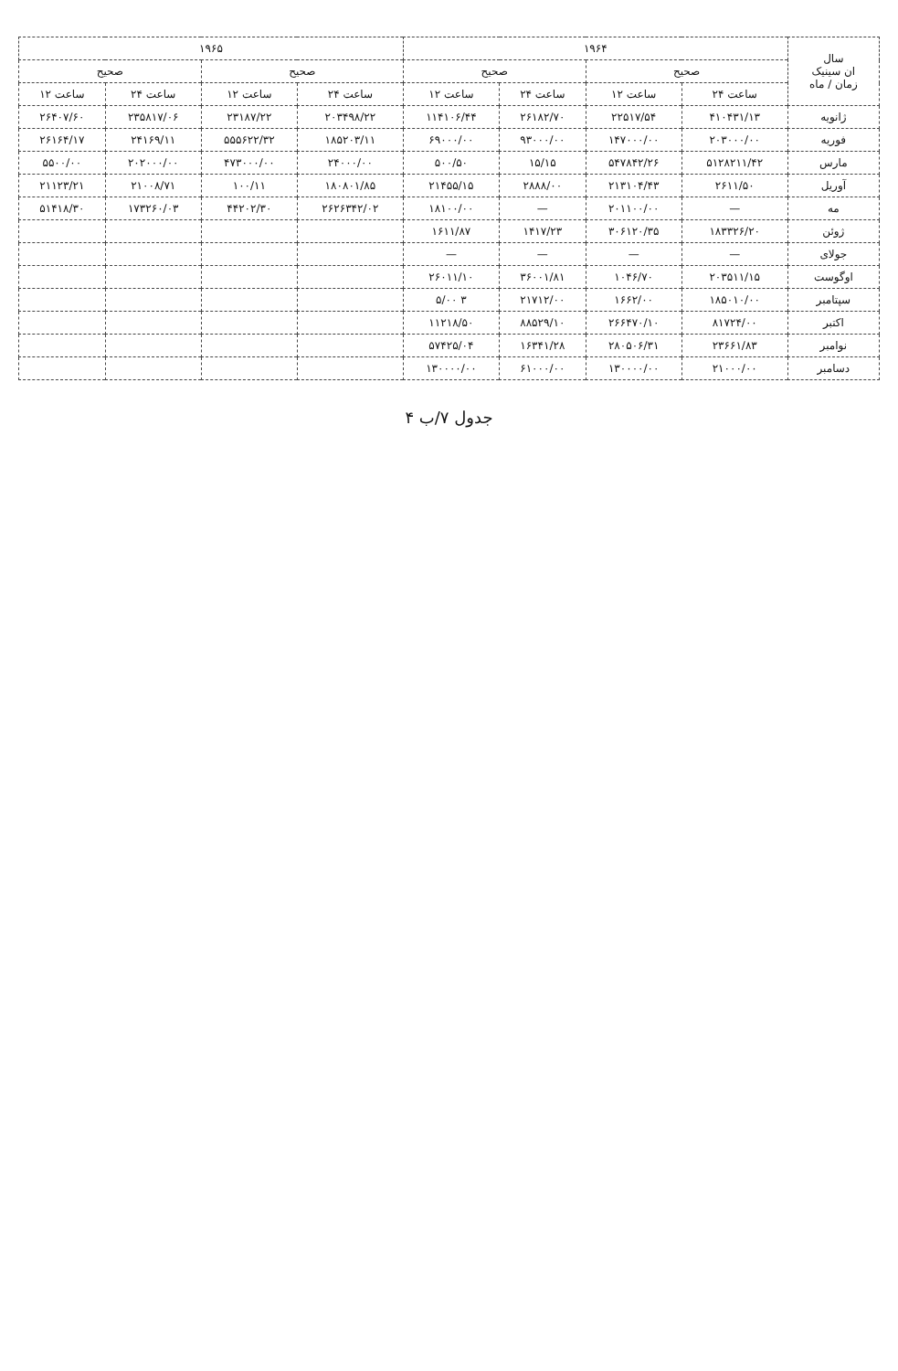| سال ان سینیک زمان / ماه | ۱۹۶۴ | | | | ۱۹۶۵ | | | |
| --- | --- | --- | --- | --- | --- | --- | --- | --- |
| | صحیح | | صحیح | | صحیح | | صحیح | |
| | ساعت ۲۴ | ساعت ۱۲ | ساعت ۲۴ | ساعت ۱۲ | ساعت ۲۴ | ساعت ۱۲ | ساعت ۲۴ | ساعت ۱۲ |
| ژانویه | ۴۱۰۴۳۱/۱۳ | ۲۲۵۱۷/۵۴ | ۲۶۱۸۲/۷۰ | ۱۱۴۱۰۶/۴۴ | ۲۰۳۴۹۸/۲۲ | ۲۳۱۸۷/۲۲ | ۲۳۵۸۱۷/۰۶ | ۲۶۴۰۷/۶۰ |
| فوریه | ۲۰۳۰۰۰/۰۰ | ۱۴۷۰۰۰/۰۰ | ۹۳۰۰۰/۰۰ | ۶۹۰۰۰/۰۰ | ۱۸۵۲۰۳/۱۱ | ۵۵۵۶۲۲/۳۲ | ۲۴۱۶۹/۱۱ | ۲۶۱۶۴/۱۷ |
| مارس | ۵۱۲۸۲۱۱/۴۲ | ۵۴۷۸۴۲/۲۶ | ۱۵/۱۵ | ۵۰۰/۵۰ | ۲۴۰۰۰/۰۰ | ۴۷۳۰۰۰/۰۰ | ۲۰۲۰۰۰/۰۰ | ۵۵۰۰/۰۰ |
| آوریل | ۲۶۱۱/۵۰ | ۲۱۳۱۰۴/۴۳ | ۲۸۸۸/۰۰ | ۲۱۴۵۵/۱۵ | ۱۸۰۸۰۱/۸۵ | ۱۰۰/۱۱ | ۲۱۰۰۸/۷۱ | ۲۱۱۲۳/۲۱ |
| مه | — | ۲۰۱۱۰۰/۰۰ | — | ۱۸۱۰۰/۰۰ | ۲۶۲۶۳۴۲/۰۲ | ۴۴۲۰۲/۳۰ | ۱۷۳۲۶۰/۰۳ | ۵۱۴۱۸/۳۰ |
| ژوئن | ۱۸۳۳۲۶/۲۰ | ۳۰۶۱۲۰/۳۵ | ۱۴۱۷/۲۳ | ۱۶۱۱/۸۷ | | | | |
| جولای | — | — | — | — | | | | |
| اوگوست | ۲۰۳۵۱۱/۱۵ | ۱۰۴۶/۷۰ | ۳۶۰۰۱/۸۱ | ۲۶۰۱۱/۱۰ | | | | |
| سپتامبر | ۱۸۵۰۱۰/۰۰ | ۱۶۶۲/۰۰ | ۲۱۷۱۲/۰۰ | ۳ ۵/۰۰ | | | | |
| اکتبر | ۸۱۷۲۴/۰۰ | ۲۶۶۴۷۰/۱۰ | ۸۸۵۲۹/۱۰ | ۱۱۲۱۸/۵۰ | | | | |
| نوامبر | ۲۳۶۶۱/۸۳ | ۲۸۰۵۰۶/۳۱ | ۱۶۳۴۱/۲۸ | ۵۷۴۲۵/۰۴ | | | | |
| دسامبر | ۲۱۰۰۰/۰۰ | ۱۳۰۰۰۰/۰۰ | ۶۱۰۰۰/۰۰ | ۱۳۰۰۰۰/۰۰ | | | | |
جدول ۷/ب ۴